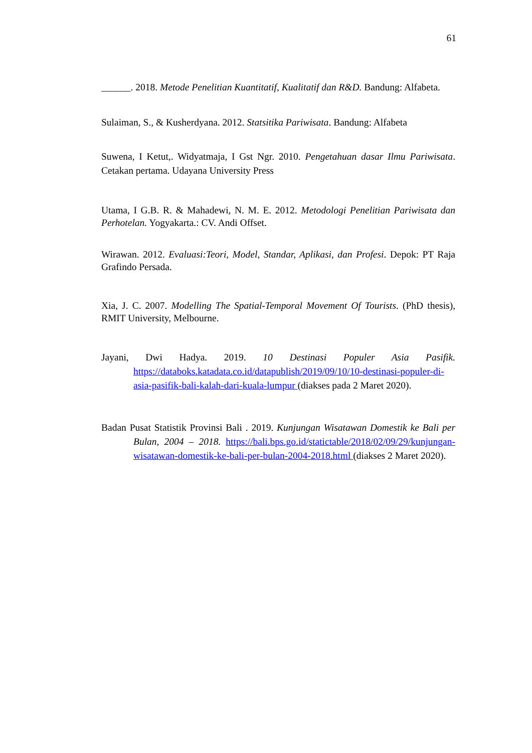61
______. 2018. Metode Penelitian Kuantitatif, Kualitatif dan R&D. Bandung: Alfabeta.
Sulaiman, S., & Kusherdyana. 2012. Statsitika Pariwisata. Bandung: Alfabeta
Suwena, I Ketut,. Widyatmaja, I Gst Ngr. 2010. Pengetahuan dasar Ilmu Pariwisata. Cetakan pertama. Udayana University Press
Utama, I G.B. R. & Mahadewi, N. M. E. 2012. Metodologi Penelitian Pariwisata dan Perhotelan. Yogyakarta.: CV. Andi Offset.
Wirawan. 2012. Evaluasi:Teori, Model, Standar, Aplikasi, dan Profesi. Depok: PT Raja Grafindo Persada.
Xia, J. C. 2007. Modelling The Spatial-Temporal Movement Of Tourists. (PhD thesis), RMIT University, Melbourne.
Jayani, Dwi Hadya. 2019. 10 Destinasi Populer Asia Pasifik. https://databoks.katadata.co.id/datapublish/2019/09/10/10-destinasi-populer-di-asia-pasifik-bali-kalah-dari-kuala-lumpur (diakses pada 2 Maret 2020).
Badan Pusat Statistik Provinsi Bali . 2019. Kunjungan Wisatawan Domestik ke Bali per Bulan, 2004 – 2018. https://bali.bps.go.id/statictable/2018/02/09/29/kunjungan-wisatawan-domestik-ke-bali-per-bulan-2004-2018.html (diakses 2 Maret 2020).